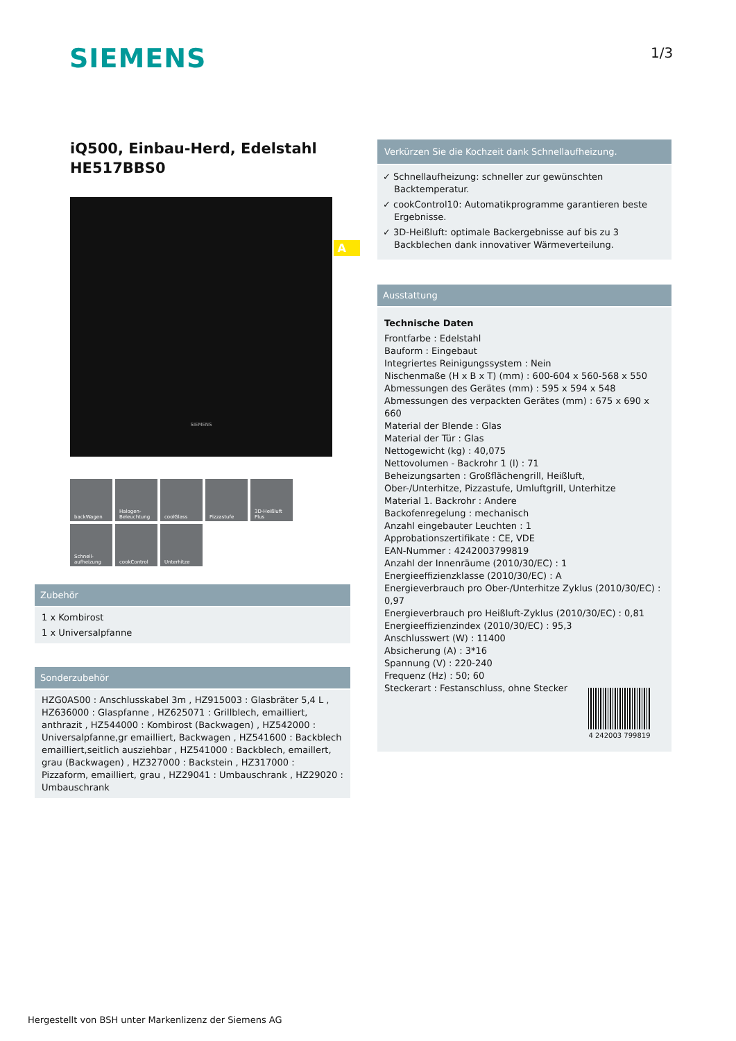SIEMENS 1/3
iQ500, Einbau-Herd, Edelstahl
HE517BBS0
A
SIEMENS
backWagen
Halogen-Beleuchtung
coolGlass
Pizzastufe
3D-Heißluft Plus
Schnell-aufheizung
cookControl
Unterhitze
Zubehör
1 x Kombirost
1 x Universalpfanne
Sonderzubehör
HZG0AS00 : Anschlusskabel 3m , HZ915003 : Glasbräter 5,4 L , HZ636000 : Glaspfanne , HZ625071 : Grillblech, emailliert, anthrazit , HZ544000 : Kombirost (Backwagen) , HZ542000 : Universalpfanne,gr emailliert, Backwagen , HZ541600 : Backblech emailliert,seitlich ausziehbar , HZ541000 : Backblech, emaillert, grau (Backwagen) , HZ327000 : Backstein , HZ317000 : Pizzaform, emailliert, grau , HZ29041 : Umbauschrank , HZ29020 : Umbauschrank
Verkürzen Sie die Kochzeit dank Schnellaufheizung.
✓ Schnellaufheizung: schneller zur gewünschten Backtemperatur.
✓ cookControl10: Automatikprogramme garantieren beste Ergebnisse.
✓ 3D-Heißluft: optimale Backergebnisse auf bis zu 3 Backblechen dank innovativer Wärmeverteilung.
Ausstattung
Technische Daten
Frontfarbe : Edelstahl
Bauform : Eingebaut
Integriertes Reinigungssystem : Nein
Nischenmaße (H x B x T) (mm) : 600-604 x 560-568 x 550
Abmessungen des Gerätes (mm) : 595 x 594 x 548
Abmessungen des verpackten Gerätes (mm) : 675 x 690 x 660
Material der Blende : Glas
Material der Tür : Glas
Nettogewicht (kg) : 40,075
Nettovolumen - Backrohr 1 (l) : 71
Beheizungsarten : Großflächengrill, Heißluft, Ober-/Unterhitze, Pizzastufe, Umluftgrill, Unterhitze
Material 1. Backrohr : Andere
Backofenregelung : mechanisch
Anzahl eingebauter Leuchten : 1
Approbationszertifikate : CE, VDE
EAN-Nummer : 4242003799819
Anzahl der Innenräume (2010/30/EC) : 1
Energieeffizienzklasse (2010/30/EC) : A
Energieverbrauch pro Ober-/Unterhitze Zyklus (2010/30/EC) : 0,97
Energieverbrauch pro Heißluft-Zyklus (2010/30/EC) : 0,81
Energieeffizienzindex (2010/30/EC) : 95,3
Anschlusswert (W) : 11400
Absicherung (A) : 3*16
Spannung (V) : 220-240
Frequenz (Hz) : 50; 60
Steckerart : Festanschluss, ohne Stecker
4 242003 799819
Hergestellt von BSH unter Markenlizenz der Siemens AG